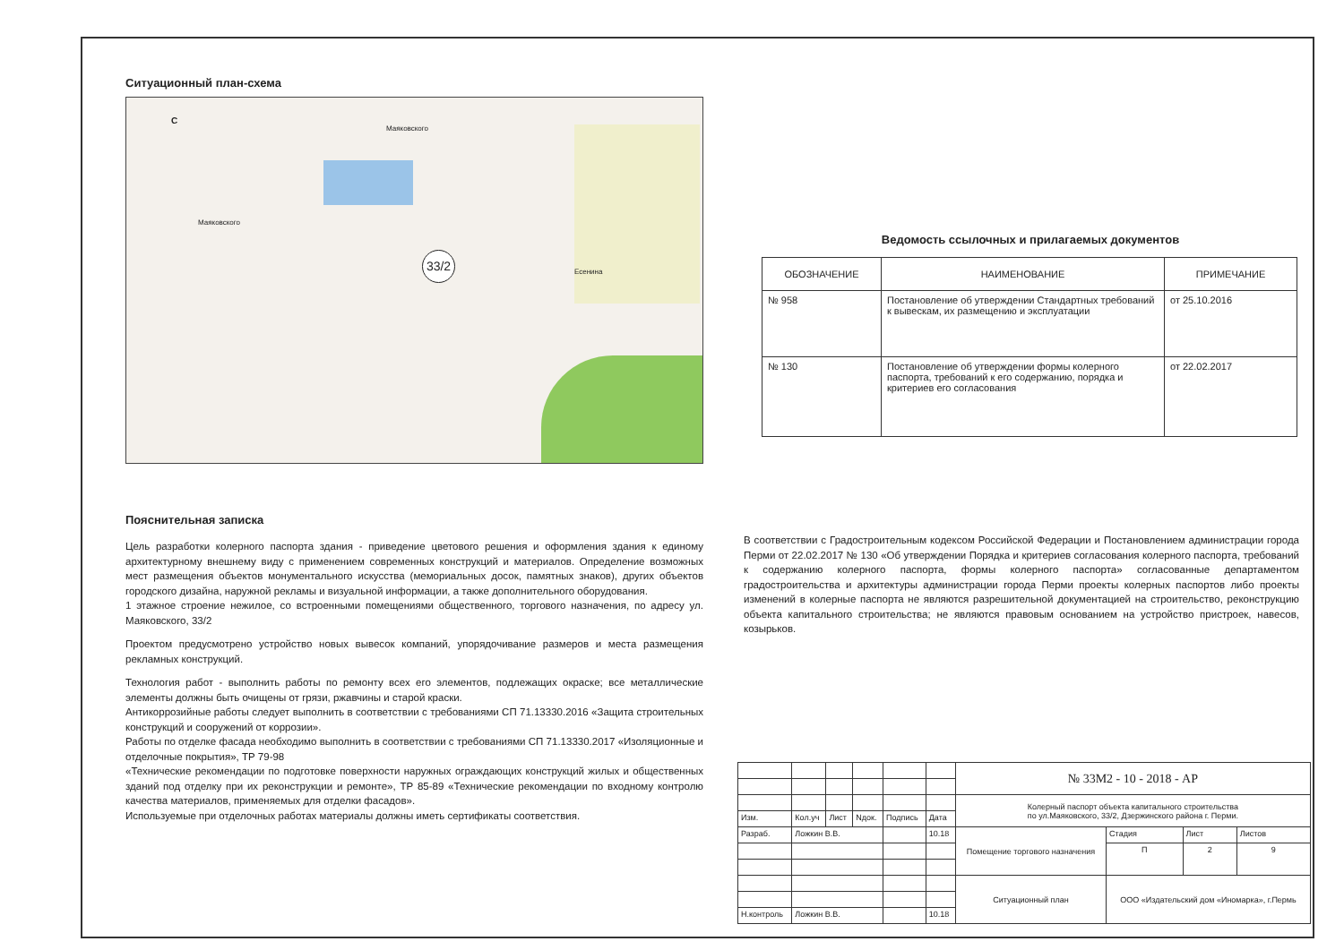Ситуационный план-схема
33/2
С
Маяковского
Маяковского
Есенина
Ведомость ссылочных и прилагаемых документов
| ОБОЗНАЧЕНИЕ | НАИМЕНОВАНИЕ | ПРИМЕЧАНИЕ |
| --- | --- | --- |
| № 958 | Постановление об утверждении Стандартных требований к вывескам, их размещению и эксплуатации | от 25.10.2016 |
| № 130 | Постановление об утверждении формы колерного паспорта, требований к его содержанию, порядка и критериев его согласования | от 22.02.2017 |
Пояснительная записка
Цель разработки колерного паспорта здания - приведение цветового решения и оформления здания к единому архитектурному внешнему виду с применением современных конструкций и материалов. Определение возможных мест размещения объектов монументального искусства (мемориальных досок, памятных знаков), других объектов городского дизайна, наружной рекламы и визуальной информации, а также дополнительного оборудования.
1 этажное строение нежилое, со встроенными помещениями общественного, торгового назначения, по адресу ул. Маяковского, 33/2
Проектом предусмотрено устройство новых вывесок компаний, упорядочивание размеров и места размещения рекламных конструкций.
Технология работ - выполнить работы по ремонту всех его элементов, подлежащих окраске; все металлические элементы должны быть очищены от грязи, ржавчины и старой краски.
Антикоррозийные работы следует выполнить в соответствии с требованиями СП 71.13330.2016 «Защита строительных конструкций и сооружений от коррозии».
Работы по отделке фасада необходимо выполнить в соответствии с требованиями СП 71.13330.2017 «Изоляционные и отделочные покрытия», ТР 79-98
«Технические рекомендации по подготовке поверхности наружных ограждающих конструкций жилых и общественных зданий под отделку при их реконструкции и ремонте», ТР 85-89 «Технические рекомендации по входному контролю качества материалов, применяемых для отделки фасадов».
Используемые при отделочных работах материалы должны иметь сертификаты соответствия.
В соответствии с Градостроительным кодексом Российской Федерации и Постановлением администрации города Перми от 22.02.2017 № 130 «Об утверждении Порядка и критериев согласования колерного паспорта, требований к содержанию колерного паспорта, формы колерного паспорта» согласованные департаментом градостроительства и архитектуры администрации города Перми проекты колерных паспортов либо проекты изменений в колерные паспорта не являются разрешительной документацией на строительство, реконструкцию объекта капитального строительства; не являются правовым основанием на устройство пристроек, навесов, козырьков.
| | | | | | | № 33М2 - 10 - 2018 - АР | | | |
| | | | | | | Колерный паспорт объекта капитального строительства по ул.Маяковского, 33/2, Дзержинского района г. Перми. | | | |
| Изм. | Кол.уч | Лист | Nдок. | Подпись | Дата | | | | |
| Разраб. | Ложкин В.В. | | | | 10.18 | Помещение торгового назначения | Стадия | Лист | Листов |
| | | | | | | | П | 2 | 9 |
| | | | | | | Ситуационный план | ООО «Издательский дом «Иномарка», г.Пермь | | |
| Н.контроль | Ложкин В.В. | | | | 10.18 | | | | |